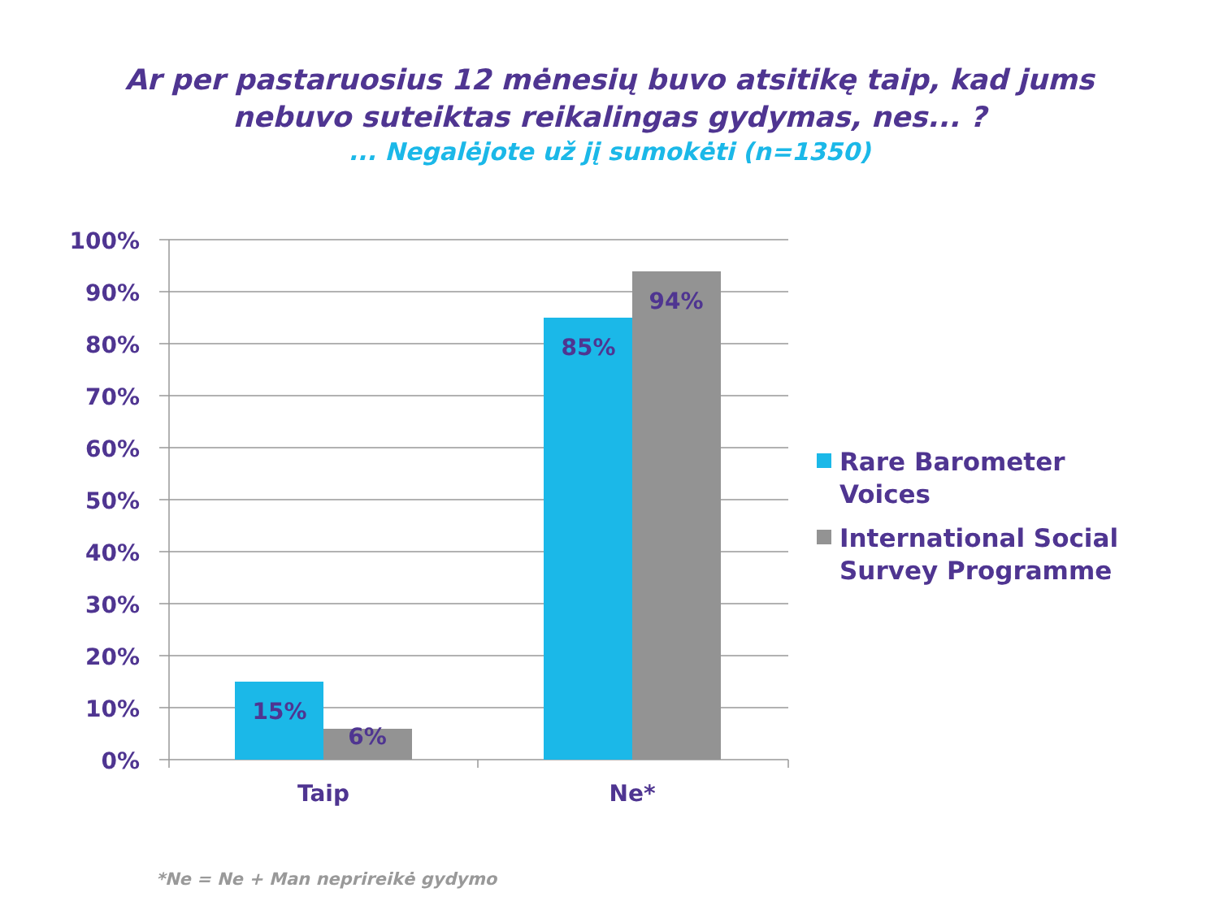Ar per pastaruosius 12 mėnesių buvo atsitikę taip, kad jums
nebuvo suteiktas reikalingas gydymas, nes... ?
... Negalėjote už jį sumokėti (n=1350)
15%
6%
85%
94%
100%
90%
80%
70%
60%
50%
40%
30%
20%
10%
0%
Taip
Ne*
Rare Barometer
Voices
International Social
Survey Programme
*Ne = Ne + Man neprireikė gydymo